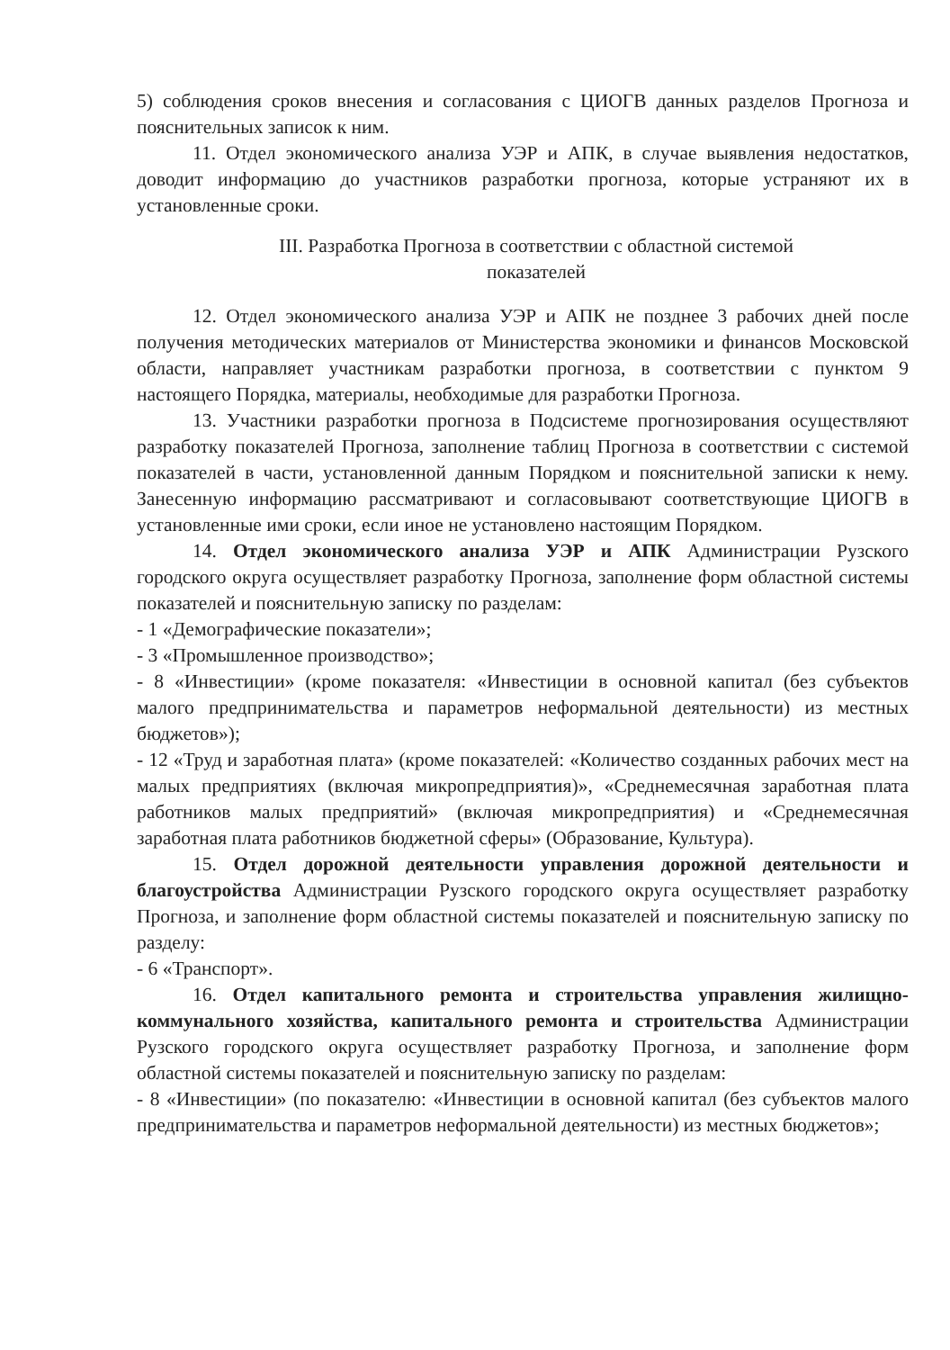5) соблюдения сроков внесения и согласования с ЦИОГВ данных разделов Прогноза и пояснительных записок к ним.
11. Отдел экономического анализа УЭР и АПК, в случае выявления недостатков, доводит информацию до участников разработки прогноза, которые устраняют их в установленные сроки.
III. Разработка Прогноза в соответствии с областной системой
показателей
12. Отдел экономического анализа УЭР и АПК не позднее 3 рабочих дней после получения методических материалов от Министерства экономики и финансов Московской области, направляет участникам разработки прогноза, в соответствии с пунктом 9 настоящего Порядка, материалы, необходимые для разработки Прогноза.
13. Участники разработки прогноза в Подсистеме прогнозирования осуществляют разработку показателей Прогноза, заполнение таблиц Прогноза в соответствии с системой показателей в части, установленной данным Порядком и пояснительной записки к нему. Занесенную информацию рассматривают и согласовывают соответствующие ЦИОГВ в установленные ими сроки, если иное не установлено настоящим Порядком.
14. Отдел экономического анализа УЭР и АПК Администрации Рузского городского округа осуществляет разработку Прогноза, заполнение форм областной системы показателей и пояснительную записку по разделам:
- 1 «Демографические показатели»;
- 3 «Промышленное производство»;
- 8 «Инвестиции» (кроме показателя: «Инвестиции в основной капитал (без субъектов малого предпринимательства и параметров неформальной деятельности) из местных бюджетов»);
- 12 «Труд и заработная плата» (кроме показателей: «Количество созданных рабочих мест на малых предприятиях (включая микропредприятия)», «Среднемесячная заработная плата работников малых предприятий» (включая микропредприятия) и «Среднемесячная заработная плата работников бюджетной сферы» (Образование, Культура).
15. Отдел дорожной деятельности управления дорожной деятельности и благоустройства Администрации Рузского городского округа осуществляет разработку Прогноза, и заполнение форм областной системы показателей и пояснительную записку по разделу:
- 6 «Транспорт».
16. Отдел капитального ремонта и строительства управления жилищно-коммунального хозяйства, капитального ремонта и строительства Администрации Рузского городского округа осуществляет разработку Прогноза, и заполнение форм областной системы показателей и пояснительную записку по разделам:
- 8 «Инвестиции» (по показателю: «Инвестиции в основной капитал (без субъектов малого предпринимательства и параметров неформальной деятельности) из местных бюджетов»;